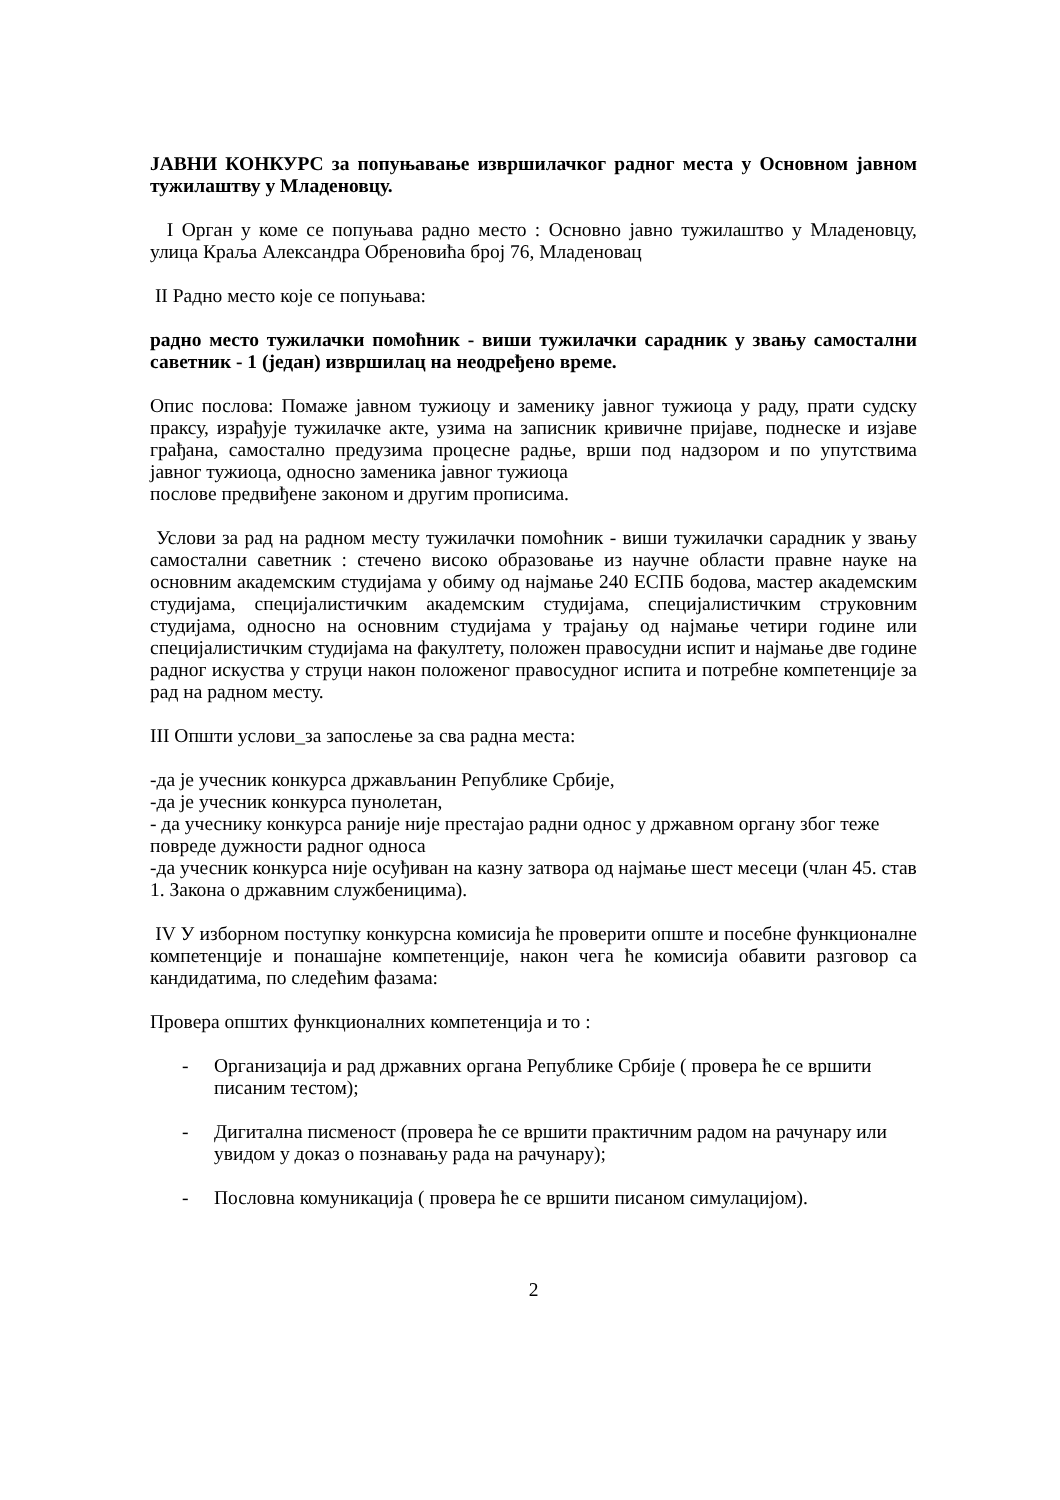ЈАВНИ КОНКУРС за попуњавање извршилачког радног места у Основном јавном тужилаштву у Младеновцу.
I Орган у коме се попуњава радно место : Основно јавно тужилаштво у Младеновцу, улица Краља Александра Обреновића број 76, Младеновац
II Радно место које се попуњава:
радно место тужилачки помоћник - виши тужилачки сарадник у звању самостални саветник - 1 (један) извршилац на неодређено време.
Опис послова: Помаже јавном тужиоцу и заменику јавног тужиоца у раду, прати судску праксу, израђује тужилачке акте, узима на записник кривичне пријаве, поднеске и изјаве грађана, самостално предузима процесне радње, врши под надзором и по упутствима јавног тужиоца, односно заменика јавног тужиоца
послове предвиђене законом и другим прописима.
Услови за рад на радном месту тужилачки помоћник - виши тужилачки сарадник у звању самостални саветник : стечено високо образовање из научне области правне науке на основним академским студијама у обиму од најмање 240 ЕСПБ бодова, мастер академским студијама, специјалистичким академским студијама, специјалистичким струковним студијама, односно на основним студијама у трајању од најмање четири године или специјалистичким студијама на факултету, положен правосудни испит и најмање две године радног искуства у струци након положеног правосудног испита и потребне компетенције за рад на радном месту.
III Општи услови_за запослење за сва радна места:
-да је учесник конкурса држављанин Републике Србије,
-да је учесник конкурса пунолетан,
- да учеснику конкурса раније није престајао радни однос у државном органу због теже повреде дужности радног односа
-да учесник конкурса није осуђиван на казну затвора од најмање шест месеци (члан 45. став 1. Закона о државним службеницима).
IV У изборном поступку конкурсна комисија ће проверити опште и посебне функционалне компетенције и понашајне компетенције, након чега ће комисија обавити разговор са кандидатима, по следећим фазама:
Провера општих функционалних компетенција и то :
- Организација и рад државних органа Републике Србије ( провера ће се вршити писаним тестом);
- Дигитална писменост (провера ће се вршити практичним радом на рачунару или увидом у доказ о познавању рада на рачунару);
- Пословна комуникација ( провера ће се вршити писаном симулацијом).
2